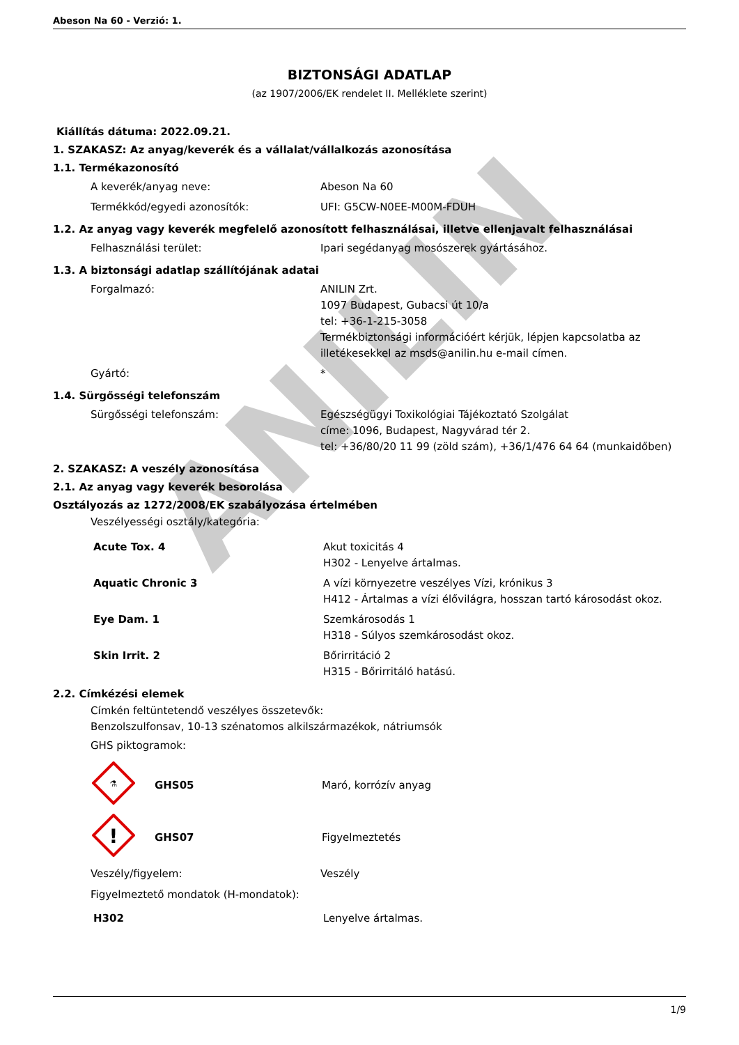ANILIN
Abeson Na 60 - Verzió: 1.
BIZTONSÁGI ADATLAP
(az 1907/2006/EK rendelet II. Melléklete szerint)
Kiállítás dátuma: 2022.09.21.
1. SZAKASZ: Az anyag/keverék és a vállalat/vállalkozás azonosítása
1.1. Termékazonosító
| A keverék/anyag neve: | Abeson Na 60 |
| Termékkód/egyedi azonosítók: | UFI: G5CW-N0EE-M00M-FDUH |
1.2. Az anyag vagy keverék megfelelő azonosított felhasználásai, illetve ellenjavalt felhasználásai
| Felhasználási terület: | Ipari segédanyag mosószerek gyártásához. |
1.3. A biztonsági adatlap szállítójának adatai
| Forgalmazó: | ANILIN Zrt. 1097 Budapest, Gubacsi út 10/a tel: +36-1-215-3058 Termékbiztonsági információért kérjük, lépjen kapcsolatba az illetékesekkel az msds@anilin.hu e-mail címen. |
| Gyártó: | * |
1.4. Sürgősségi telefonszám
| Sürgősségi telefonszám: | Egészségügyi Toxikológiai Tájékoztató Szolgálat címe: 1096, Budapest, Nagyvárad tér 2. tel: +36/80/20 11 99 (zöld szám), +36/1/476 64 64 (munkaidőben) |
2. SZAKASZ: A veszély azonosítása
2.1. Az anyag vagy keverék besorolása
Osztályozás az 1272/2008/EK szabályozása értelmében
Veszélyességi osztály/kategória:
| Acute Tox. 4 | Akut toxicitás 4 H302 - Lenyelve ártalmas. |
| Aquatic Chronic 3 | A vízi környezetre veszélyes Vízi, krónikus 3 H412 - Ártalmas a vízi élővilágra, hosszan tartó károsodást okoz. |
| Eye Dam. 1 | Szemkárosodás 1 H318 - Súlyos szemkárosodást okoz. |
| Skin Irrit. 2 | Bőrirritáció 2 H315 - Bőrirritáló hatású. |
2.2. Címkézési elemek
Címkén feltüntetendő veszélyes összetevők:
Benzolszulfonsav, 10-13 szénatomos alkilszármazékok, nátriumsók
GHS piktogramok:
| ⚗ | GHS05 | Maró, korrózív anyag |
| ! | GHS07 | Figyelmeztetés |
| Veszély/figyelem: | Veszély |
Figyelmeztető mondatok (H-mondatok):
| H302 | Lenyelve ártalmas. |
1/9